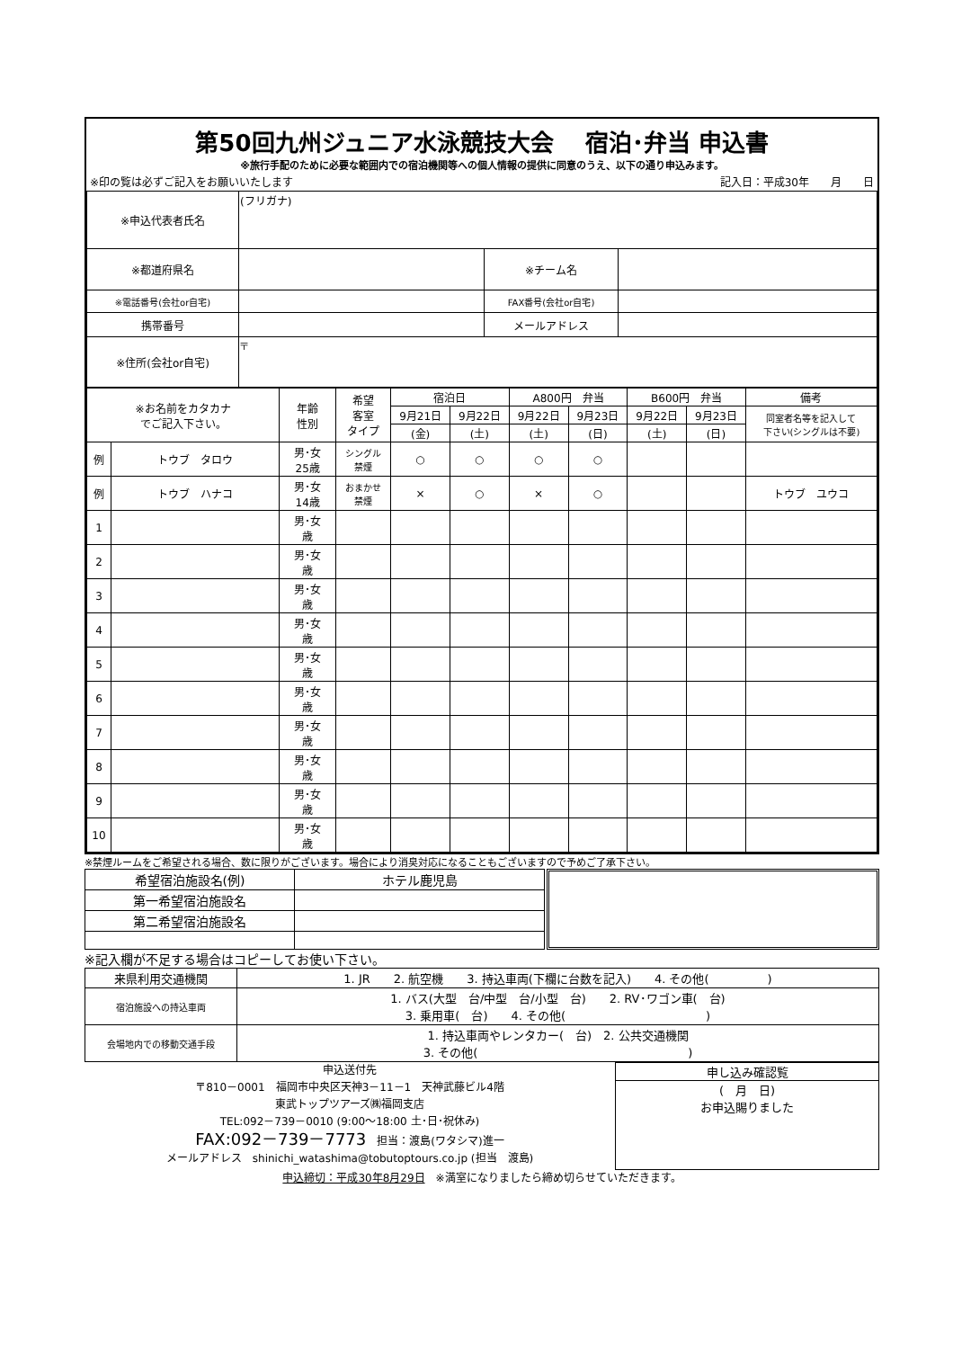第50回九州ジュニア水泳競技大会　 宿泊･弁当 申込書
※旅行手配のために必要な範囲内での宿泊機関等への個人情報の提供に同意のうえ、以下の通り申込みます。
※印の覧は必ずご記入をお願いいたします 記入日：平成30年　　月　　日
| ※申込代表者氏名 | (フリガナ) | | |
| ※都道府県名 | | ※チーム名 | |
| ※電話番号(会社or自宅) | | FAX番号(会社or自宅) | |
| 携帯番号 | | メールアドレス | |
| ※住所(会社or自宅) | 〒 | | |
| ※お名前をカタカナ でご記入下さい。 | | 年齢 性別 | 希望 客室 タイプ | 宿泊日 | | A800円 弁当 | | B600円 弁当 | | 備考 |
| | | | | 9月21日 | 9月22日 | 9月22日 | 9月23日 | 9月22日 | 9月23日 | 同室者名等を記入して 下さい(シングルは不要) |
| | | | | (金) | (土) | (土) | (日) | (土) | (日) | |
| 例 | トウブ タロウ | 男･女 25歳 | シングル 禁煙 | ○ | ○ | ○ | ○ | | | |
| 例 | トウブ ハナコ | 男･女 14歳 | おまかせ 禁煙 | × | ○ | × | ○ | | | トウブ ユウコ |
| 1 | | 男･女 歳 | | | | | | | | |
| 2 | | 男･女 歳 | | | | | | | | |
| 3 | | 男･女 歳 | | | | | | | | |
| 4 | | 男･女 歳 | | | | | | | | |
| 5 | | 男･女 歳 | | | | | | | | |
| 6 | | 男･女 歳 | | | | | | | | |
| 7 | | 男･女 歳 | | | | | | | | |
| 8 | | 男･女 歳 | | | | | | | | |
| 9 | | 男･女 歳 | | | | | | | | |
| 10 | | 男･女 歳 | | | | | | | | |
※禁煙ルームをご希望される場合、数に限りがございます。場合により消臭対応になることもございますので予めご了承下さい。
| 希望宿泊施設名(例) | ホテル鹿児島 |
| 第一希望宿泊施設名 | |
| 第二希望宿泊施設名 | |
※記入欄が不足する場合はコピーしてお使い下さい。
| 来県利用交通機関 | 1. JR 2. 航空機 3. 持込車両(下欄に台数を記入) 4. その他( ) |
| 宿泊施設への持込車両 | 1. バス(大型 台/中型 台/小型 台) 2. RV･ワゴン車( 台) 3. 乗用車( 台) 4. その他( ) |
| 会場地内での移動交通手段 | 1. 持込車両やレンタカー( 台) 2. 公共交通機関 3. その他( ) |
申込送付先
〒810－0001　福岡市中央区天神3－11－1　天神武藤ビル4階
東武トップツアーズ㈱福岡支店
TEL:092－739－0010 (9:00～18:00 土･日･祝休み)
FAX:092－739－7773　担当：渡島(ワタシマ)進一
メールアドレス　shinichi_watashima@tobutoptours.co.jp (担当　渡島)
申し込み確認覧
(　月　日)
お申込賜りました
申込締切：平成30年8月29日　※満室になりましたら締め切らせていただきます。